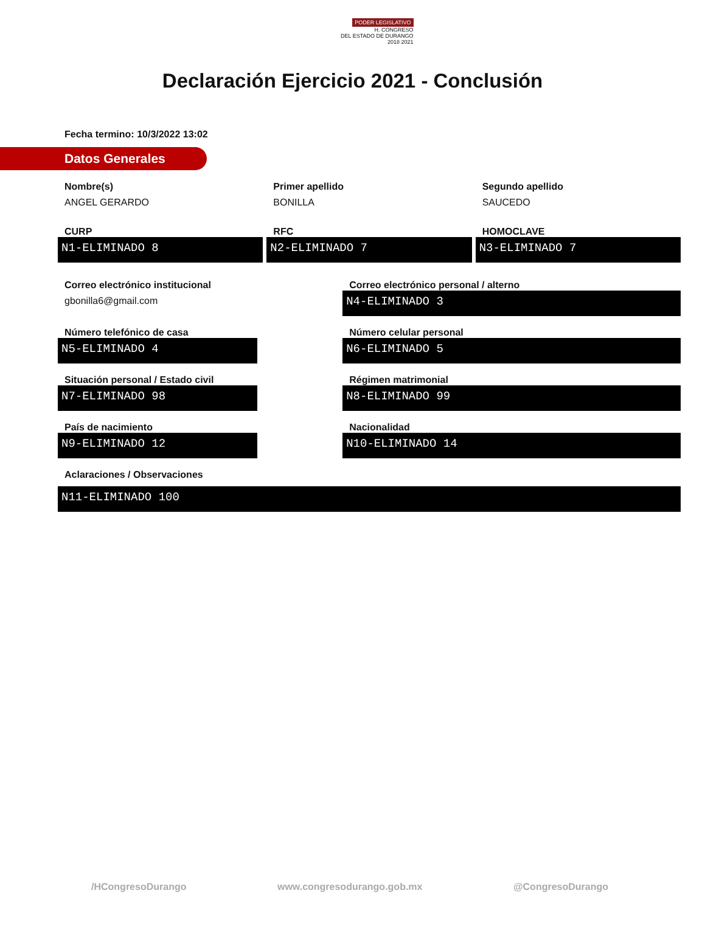PODER LEGISLATIVO
H. CONGRESO
DEL ESTADO DE DURANGO
2018 2021
Declaración Ejercicio 2021 - Conclusión
Fecha termino: 10/3/2022 13:02
Datos Generales
Nombre(s)
ANGEL GERARDO
Primer apellido
BONILLA
Segundo apellido
SAUCEDO
CURP
N1-ELIMINADO 8
RFC
N2-ELIMINADO 7
HOMOCLAVE
N3-ELIMINADO 7
Correo electrónico institucional
gbonilla6@gmail.com
Correo electrónico personal / alterno
N4-ELIMINADO 3
Número telefónico de casa
N5-ELIMINADO 4
Número celular personal
N6-ELIMINADO 5
Situación personal / Estado civil
N7-ELIMINADO 98
Régimen matrimonial
N8-ELIMINADO 99
País de nacimiento
N9-ELIMINADO 12
Nacionalidad
N10-ELIMINADO 14
Aclaraciones / Observaciones
N11-ELIMINADO 100
/HCongresoDurango www.congresodurango.gob.mx @CongresoDurango